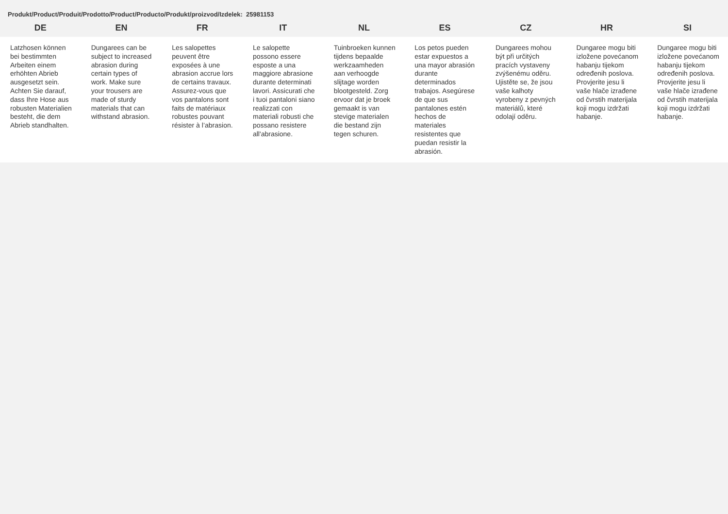Produkt/Product/Produit/Prodotto/Product/Producto/Produkt/proizvod/Izdelek: 25981153
| DE | EN | FR | IT | NL | ES | CZ | HR | SI |
| --- | --- | --- | --- | --- | --- | --- | --- | --- |
| Latzhosen können bei bestimmten Arbeiten einem erhöhten Abrieb ausgesetzt sein. Achten Sie darauf, dass Ihre Hose aus robusten Materialien besteht, die dem Abrieb standhalten. | Dungarees can be subject to increased abrasion during certain types of work. Make sure your trousers are made of sturdy materials that can withstand abrasion. | Les salopettes peuvent être exposées à une abrasion accrue lors de certains travaux. Assurez-vous que vos pantalons sont faits de matériaux robustes pouvant résister à l’abrasion. | Le salopette possono essere esposte a una maggiore abrasione durante determinati lavori. Assicurati che i tuoi pantaloni siano realizzati con materiali robusti che possano resistere all'abrasione. | Tuinbroeken kunnen tijdens bepaalde werkzaamheden aan verhoogde slijtage worden blootgesteld. Zorg ervoor dat je broek gemaakt is van stevige materialen die bestand zijn tegen schuren. | Los petos pueden estar expuestos a una mayor abrasión durante determinados trabajos. Asegúrese de que sus pantalones estén hechos de materiales resistentes que puedan resistir la abrasión. | Dungarees mohou být při určitých pracích vystaveny zvýšenému oděru. Ujistěte se, že jsou vaše kalhoty vyrobeny z pevných materiálů, které odolají oděru. | Dungaree mogu biti izložene povećanom habanju tijekom određenih poslova. Provjerite jesu li vaše hlače izrađene od čvrstih materijala koji mogu izdržati habanje. | Dungaree mogu biti izložene povećanom habanju tijekom određenih poslova. Provjerite jesu li vaše hlače izrađene od čvrstih materijala koji mogu izdržati habanje. |